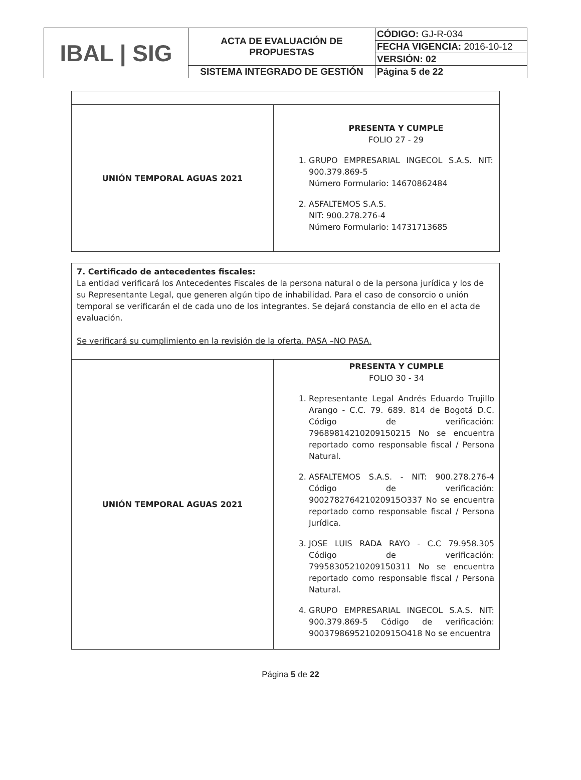| IBAL / SIG | ACTA DE EVALUACIÓN DE PROPUESTAS | CÓDIGO: GJ-R-034 |
| | | FECHA VIGENCIA: 2016-10-12 |
| | | VERSIÓN: 02 |
| | SISTEMA INTEGRADO DE GESTIÓN | Página 5 de 22 |
| UNIÓN TEMPORAL AGUAS 2021 | PRESENTA Y CUMPLE FOLIO 27 - 29 1. GRUPO EMPRESARIAL INGECOL S.A.S. NIT: 900.379.869-5 Número Formulario: 14670862484 2. ASFALTEMOS S.A.S. NIT: 900.278.276-4 Número Formulario: 14731713685 |
| 7. Certificado de antecedentes fiscales: La entidad verificará los Antecedentes Fiscales de la persona natural o de la persona jurídica y los de su Representante Legal, que generen algún tipo de inhabilidad. Para el caso de consorcio o unión temporal se verificarán el de cada uno de los integrantes. Se dejará constancia de ello en el acta de evaluación. Se verificará su cumplimiento en la revisión de la oferta. PASA –NO PASA. | |
| UNIÓN TEMPORAL AGUAS 2021 | PRESENTA Y CUMPLE FOLIO 30 - 34 1. Representante Legal Andrés Eduardo Trujillo Arango - C.C. 79. 689. 814 de Bogotá D.C. Código de verificación: 79689814210209150215 No se encuentra reportado como responsable fiscal / Persona Natural. 2. ASFALTEMOS S.A.S. - NIT: 900.278.276-4 Código de verificación: 900278276421020915O337 No se encuentra reportado como responsable fiscal / Persona Jurídica. 3. JOSE LUIS RADA RAYO - C.C 79.958.305 Código de verificación: 79958305210209150311 No se encuentra reportado como responsable fiscal / Persona Natural. 4. GRUPO EMPRESARIAL INGECOL S.A.S. NIT: 900.379.869-5 Código de verificación: 900379869521020915O418 No se encuentra |
Página 5 de 22